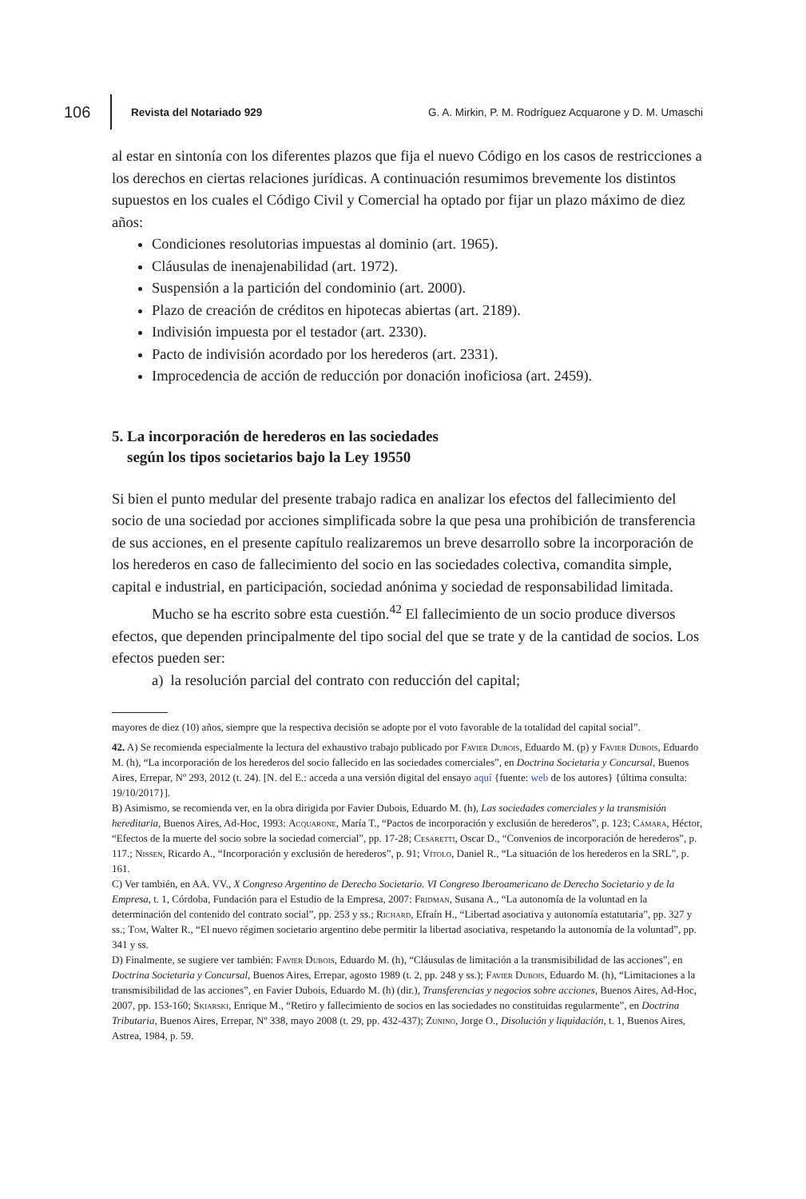106 Revista del Notariado 929 G. A. Mirkin, P. M. Rodríguez Acquarone y D. M. Umaschi
al estar en sintonía con los diferentes plazos que fija el nuevo Código en los casos de restricciones a los derechos en ciertas relaciones jurídicas. A continuación resumimos brevemente los distintos supuestos en los cuales el Código Civil y Comercial ha optado por fijar un plazo máximo de diez años:
Condiciones resolutorias impuestas al dominio (art. 1965).
Cláusulas de inenajenabilidad (art. 1972).
Suspensión a la partición del condominio (art. 2000).
Plazo de creación de créditos en hipotecas abiertas (art. 2189).
Indivisión impuesta por el testador (art. 2330).
Pacto de indivisión acordado por los herederos (art. 2331).
Improcedencia de acción de reducción por donación inoficiosa (art. 2459).
5. La incorporación de herederos en las sociedades
según los tipos societarios bajo la Ley 19550
Si bien el punto medular del presente trabajo radica en analizar los efectos del fallecimiento del socio de una sociedad por acciones simplificada sobre la que pesa una prohibición de transferencia de sus acciones, en el presente capítulo realizaremos un breve desarrollo sobre la incorporación de los herederos en caso de fallecimiento del socio en las sociedades colectiva, comandita simple, capital e industrial, en participación, sociedad anónima y sociedad de responsabilidad limitada.
Mucho se ha escrito sobre esta cuestión.<sup>42</sup> El fallecimiento de un socio produce diversos efectos, que dependen principalmente del tipo social del que se trate y de la cantidad de socios. Los efectos pueden ser:
a) la resolución parcial del contrato con reducción del capital;
mayores de diez (10) años, siempre que la respectiva decisión se adopte por el voto favorable de la totalidad del capital social”.
42. A) Se recomienda especialmente la lectura del exhaustivo trabajo publicado por Favier Dubois, Eduardo M. (p) y Favier Dubois, Eduardo M. (h), “La incorporación de los herederos del socio fallecido en las sociedades comerciales”, en Doctrina Societaria y Concursal, Buenos Aires, Errepar, Nº 293, 2012 (t. 24). [N. del E.: acceda a una versión digital del ensayo aquí {fuente: web de los autores} {última consulta: 19/10/2017}].
B) Asimismo, se recomienda ver, en la obra dirigida por Favier Dubois, Eduardo M. (h), Las sociedades comerciales y la transmisión hereditaria, Buenos Aires, Ad-Hoc, 1993: Acquarone, María T., “Pactos de incorporación y exclusión de herederos”, p. 123; Cámara, Héctor, “Efectos de la muerte del socio sobre la sociedad comercial”, pp. 17-28; Cesaretti, Oscar D., “Convenios de incorporación de herederos”, p. 117.; Nissen, Ricardo A., “Incorporación y exclusión de herederos”, p. 91; Vítolo, Daniel R., “La situación de los herederos en la SRL”, p. 161.
C) Ver también, en AA. VV., X Congreso Argentino de Derecho Societario. VI Congreso Iberoamericano de Derecho Societario y de la Empresa, t. 1, Córdoba, Fundación para el Estudio de la Empresa, 2007: Fridman, Susana A., “La autonomía de la voluntad en la determinación del contenido del contrato social”, pp. 253 y ss.; Richard, Efraín H., “Libertad asociativa y autonomía estatutaria”, pp. 327 y ss.; Tom, Walter R., “El nuevo régimen societario argentino debe permitir la libertad asociativa, respetando la autonomía de la voluntad”, pp. 341 y ss.
D) Finalmente, se sugiere ver también: Favier Dubois, Eduardo M. (h), “Cláusulas de limitación a la transmisibilidad de las acciones”, en Doctrina Societaria y Concursal, Buenos Aires, Errepar, agosto 1989 (t. 2, pp. 248 y ss.); Favier Dubois, Eduardo M. (h), “Limitaciones a la transmisibilidad de las acciones”, en Favier Dubois, Eduardo M. (h) (dir.), Transferencias y negocios sobre acciones, Buenos Aires, Ad-Hoc, 2007, pp. 153-160; Skiarski, Enrique M., “Retiro y fallecimiento de socios en las sociedades no constituidas regularmente”, en Doctrina Tributaria, Buenos Aires, Errepar, Nº 338, mayo 2008 (t. 29, pp. 432-437); Zunino, Jorge O., Disolución y liquidación, t. 1, Buenos Aires, Astrea, 1984, p. 59.